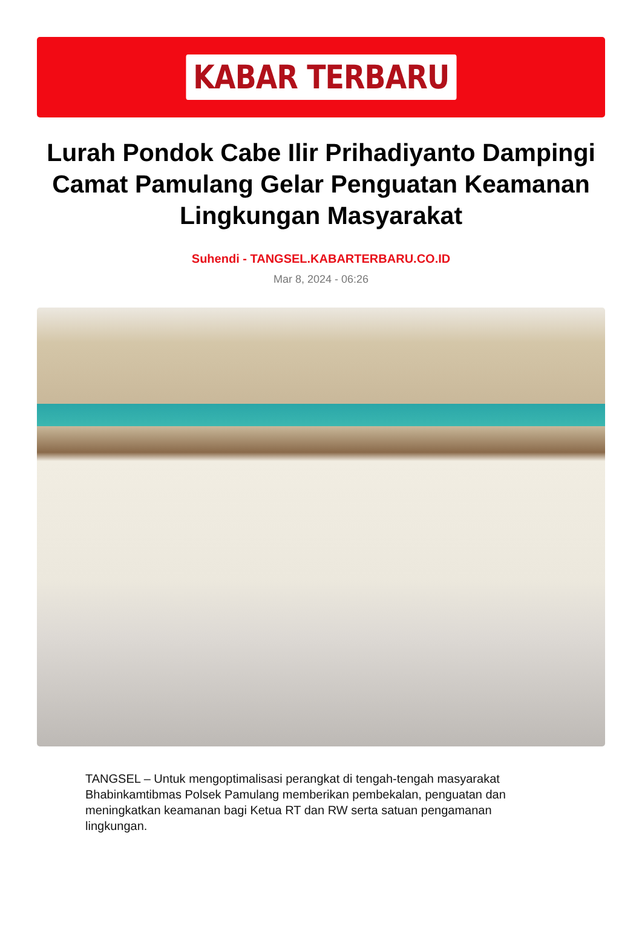KABAR TERBARU
Lurah Pondok Cabe Ilir Prihadiyanto Dampingi Camat Pamulang Gelar Penguatan Keamanan Lingkungan Masyarakat
Suhendi - TANGSEL.KABARTERBARU.CO.ID
Mar 8, 2024 - 06:26
TANGSEL – Untuk mengoptimalisasi perangkat di tengah-tengah masyarakat Bhabinkamtibmas Polsek Pamulang memberikan pembekalan, penguatan dan meningkatkan keamanan bagi Ketua RT dan RW serta satuan pengamanan lingkungan.